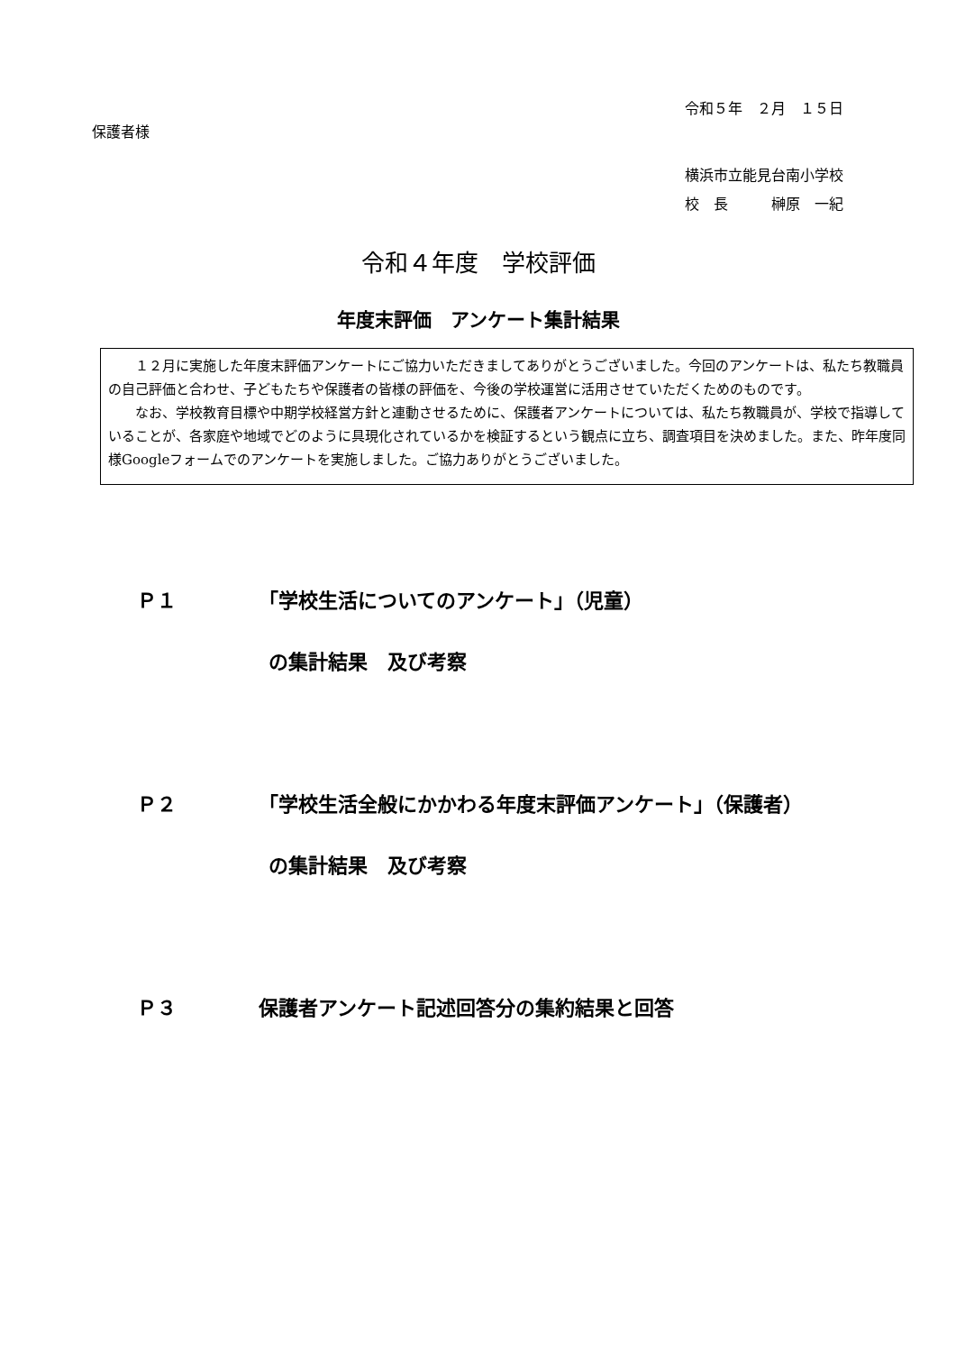令和５年　２月　１５日
保護者様
横浜市立能見台南小学校
校　長　　　榊原　一紀
令和４年度　学校評価
年度末評価　アンケート集計結果
１２月に実施した年度末評価アンケートにご協力いただきましてありがとうございました。今回のアンケートは、私たち教職員の自己評価と合わせ、子どもたちや保護者の皆様の評価を、今後の学校運営に活用させていただくためのものです。
なお、学校教育目標や中期学校経営方針と連動させるために、保護者アンケートについては、私たち教職員が、学校で指導していることが、各家庭や地域でどのように具現化されているかを検証するという観点に立ち、調査項目を決めました。また、昨年度同様Googleフォームでのアンケートを実施しました。ご協力ありがとうございました。
Ｐ１ 「学校生活についてのアンケート」（児童）
の集計結果　及び考察
Ｐ２ 「学校生活全般にかかわる年度末評価アンケート」（保護者）
の集計結果　及び考察
Ｐ３ 保護者アンケート記述回答分の集約結果と回答